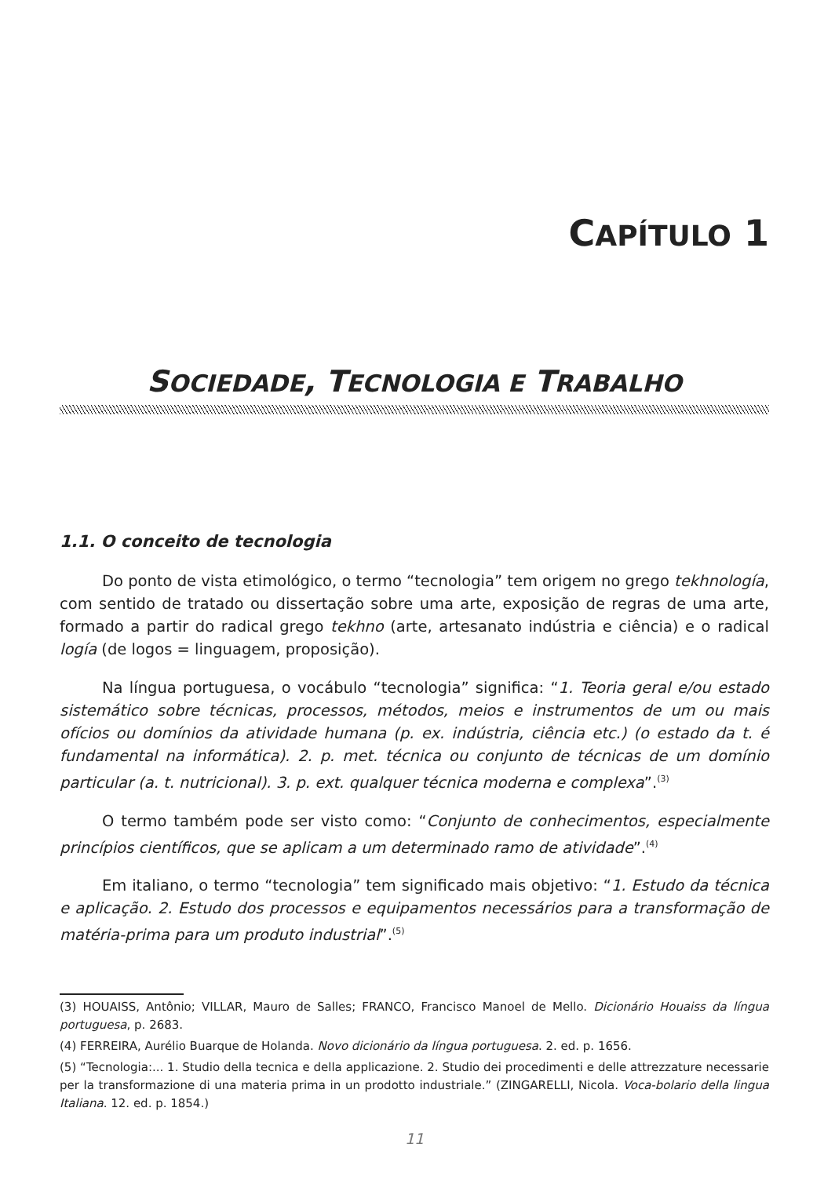CAPÍTULO 1
SOCIEDADE, TECNOLOGIA E TRABALHO
1.1. O conceito de tecnologia
Do ponto de vista etimológico, o termo “tecnologia” tem origem no grego tekhnología, com sentido de tratado ou dissertação sobre uma arte, exposição de regras de uma arte, formado a partir do radical grego tekhno (arte, artesanato indústria e ciência) e o radical logía (de logos = linguagem, proposição).
Na língua portuguesa, o vocábulo “tecnologia” significa: “1. Teoria geral e/ou estado sistemático sobre técnicas, processos, métodos, meios e instrumentos de um ou mais ofícios ou domínios da atividade humana (p. ex. indústria, ciência etc.) (o estado da t. é fundamental na informática). 2. p. met. técnica ou conjunto de técnicas de um domínio particular (a. t. nutricional). 3. p. ext. qualquer técnica moderna e complexa”.<sup>(3)</sup>
O termo também pode ser visto como: “Conjunto de conhecimentos, especialmente princípios científicos, que se aplicam a um determinado ramo de atividade”.<sup>(4)</sup>
Em italiano, o termo “tecnologia” tem significado mais objetivo: “1. Estudo da técnica e aplicação. 2. Estudo dos processos e equipamentos necessários para a transformação de matéria-prima para um produto industrial”.<sup>(5)</sup>
(3) HOUAISS, Antônio; VILLAR, Mauro de Salles; FRANCO, Francisco Manoel de Mello. Dicionário Houaiss da língua portuguesa, p. 2683.
(4) FERREIRA, Aurélio Buarque de Holanda. Novo dicionário da língua portuguesa. 2. ed. p. 1656.
(5) “Tecnologia:... 1. Studio della tecnica e della applicazione. 2. Studio dei procedimenti e delle attrezzature necessarie per la transformazione di una materia prima in un prodotto industriale.” (ZINGARELLI, Nicola. Voca-bolario della lingua Italiana. 12. ed. p. 1854.)
11